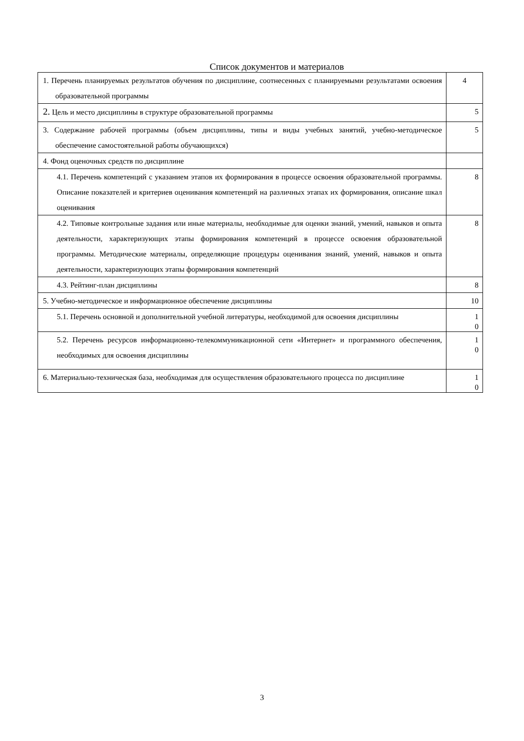Список документов и материалов
| 1. Перечень планируемых результатов обучения по дисциплине, соотнесенных с планируемыми результатами освоения образовательной программы | 4 |
| 2. Цель и место дисциплины в структуре образовательной программы | 5 |
| 3. Содержание рабочей программы (объем дисциплины, типы и виды учебных занятий, учебно-методическое обеспечение самостоятельной работы обучающихся) | 5 |
| 4. Фонд оценочных средств по дисциплине | |
| 4.1. Перечень компетенций с указанием этапов их формирования в процессе освоения образовательной программы. Описание показателей и критериев оценивания компетенций на различных этапах их формирования, описание шкал оценивания | 8 |
| 4.2. Типовые контрольные задания или иные материалы, необходимые для оценки знаний, умений, навыков и опыта деятельности, характеризующих этапы формирования компетенций в процессе освоения образовательной программы. Методические материалы, определяющие процедуры оценивания знаний, умений, навыков и опыта деятельности, характеризующих этапы формирования компетенций | 8 |
| 4.3. Рейтинг-план дисциплины | 8 |
| 5. Учебно-методическое и информационное обеспечение дисциплины | 10 |
| 5.1. Перечень основной и дополнительной учебной литературы, необходимой для освоения дисциплины | 1 0 |
| 5.2. Перечень ресурсов информационно-телекоммуникационной сети «Интернет» и программного обеспечения, необходимых для освоения дисциплины | 1 0 |
| 6. Материально-техническая база, необходимая для осуществления образовательного процесса по дисциплине | 1 0 |
3